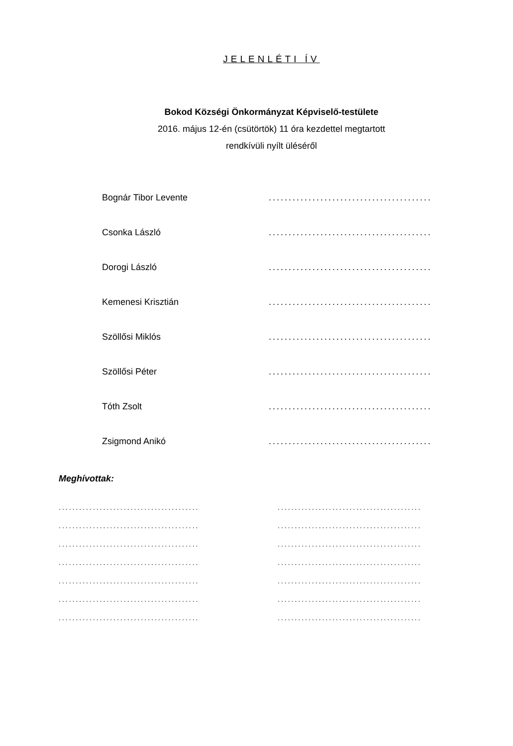JELENLÉTI ÍV
Bokod Községi Önkormányzat Képviselő-testülete
2016. május 12-én (csütörtök) 11 óra kezdettel megtartott
rendkívüli nyílt üléséről
| Bognár Tibor Levente | ......................................... |
| Csonka László | ......................................... |
| Dorogi László | ......................................... |
| Kemenesi Krisztián | ......................................... |
| Szöllősi Miklós | ......................................... |
| Szöllősi Péter | ......................................... |
| Tóth Zsolt | ......................................... |
| Zsigmond Anikó | ......................................... |
Meghívottak:
| ......................................... | .......................................... |
| ......................................... | .......................................... |
| ......................................... | .......................................... |
| ......................................... | .......................................... |
| ......................................... | .......................................... |
| ......................................... | .......................................... |
| ......................................... | .......................................... |